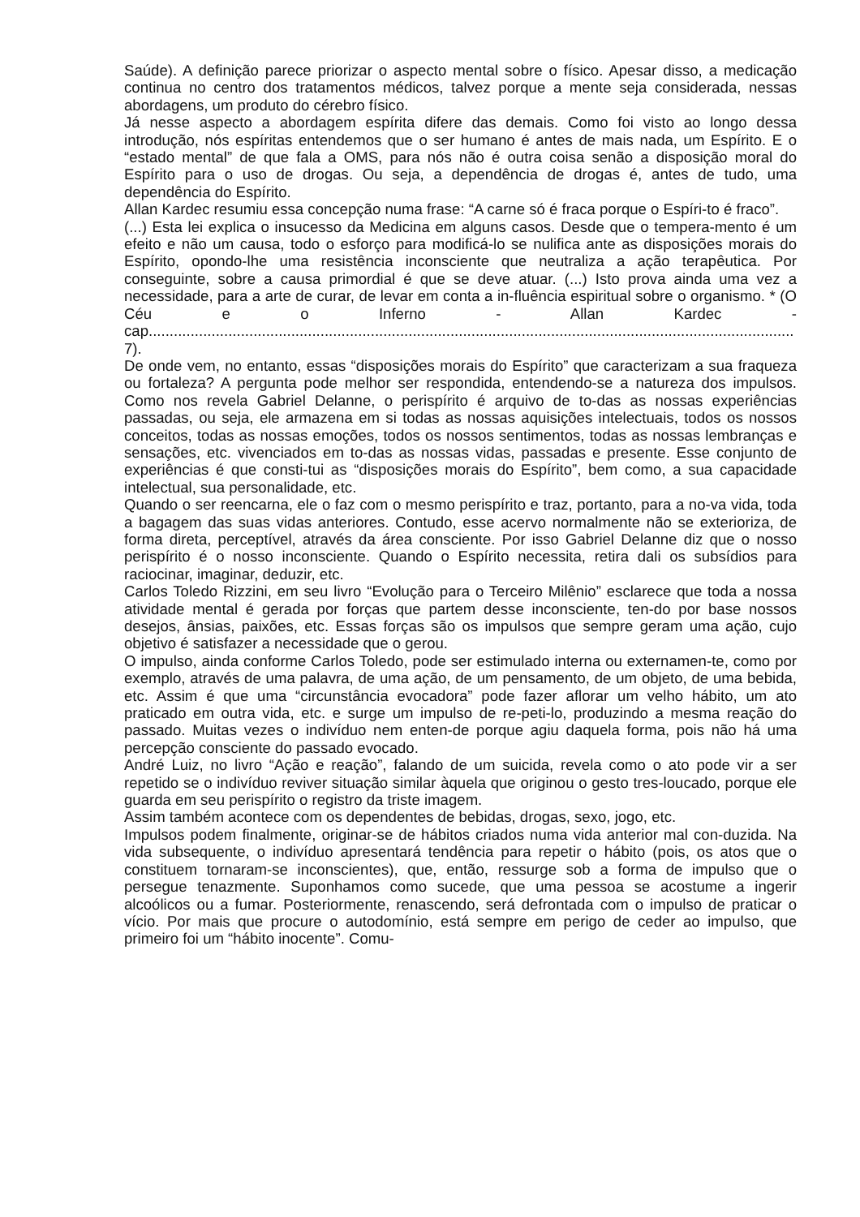Saúde). A definição parece priorizar o aspecto mental sobre o físico. Apesar disso, a medicação continua no centro dos tratamentos médicos, talvez porque a mente seja considerada, nessas abordagens, um produto do cérebro físico.
Já nesse aspecto a abordagem espírita difere das demais. Como foi visto ao longo dessa introdução, nós espíritas entendemos que o ser humano é antes de mais nada, um Espírito. E o “estado mental” de que fala a OMS, para nós não é outra coisa senão a disposição moral do Espírito para o uso de drogas. Ou seja, a dependência de drogas é, antes de tudo, uma dependência do Espírito.
Allan Kardec resumiu essa concepção numa frase: “A carne só é fraca porque o Espíri-to é fraco”.
(...) Esta lei explica o insucesso da Medicina em alguns casos. Desde que o tempera-mento é um efeito e não um causa, todo o esforço para modificá-lo se nulifica ante as disposições morais do Espírito, opondo-lhe uma resistência inconsciente que neutraliza a ação terapêutica. Por conseguinte, sobre a causa primordial é que se deve atuar. (...) Isto prova ainda uma vez a necessidade, para a arte de curar, de levar em conta a in-fluência espiritual sobre o organismo. * (O Céu e o Inferno - Allan Kardec - cap.......................................................................................................................................................... 7).
De onde vem, no entanto, essas “disposições morais do Espírito” que caracterizam a sua fraqueza ou fortaleza? A pergunta pode melhor ser respondida, entendendo-se a natureza dos impulsos. Como nos revela Gabriel Delanne, o perispírito é arquivo de to-das as nossas experiências passadas, ou seja, ele armazena em si todas as nossas aquisições intelectuais, todos os nossos conceitos, todas as nossas emoções, todos os nossos sentimentos, todas as nossas lembranças e sensações, etc. vivenciados em to-das as nossas vidas, passadas e presente. Esse conjunto de experiências é que consti-tui as “disposições morais do Espírito”, bem como, a sua capacidade intelectual, sua personalidade, etc.
Quando o ser reencarna, ele o faz com o mesmo perispírito e traz, portanto, para a no-va vida, toda a bagagem das suas vidas anteriores. Contudo, esse acervo normalmente não se exterioriza, de forma direta, perceptível, através da área consciente. Por isso Gabriel Delanne diz que o nosso perispírito é o nosso inconsciente. Quando o Espírito necessita, retira dali os subsídios para raciocinar, imaginar, deduzir, etc.
Carlos Toledo Rizzini, em seu livro “Evolução para o Terceiro Milênio” esclarece que toda a nossa atividade mental é gerada por forças que partem desse inconsciente, ten-do por base nossos desejos, ânsias, paixões, etc. Essas forças são os impulsos que sempre geram uma ação, cujo objetivo é satisfazer a necessidade que o gerou.
O impulso, ainda conforme Carlos Toledo, pode ser estimulado interna ou externamen-te, como por exemplo, através de uma palavra, de uma ação, de um pensamento, de um objeto, de uma bebida, etc. Assim é que uma “circunstância evocadora” pode fazer aflorar um velho hábito, um ato praticado em outra vida, etc. e surge um impulso de re-peti-lo, produzindo a mesma reação do passado. Muitas vezes o indivíduo nem enten-de porque agiu daquela forma, pois não há uma percepção consciente do passado evocado.
André Luiz, no livro “Ação e reação”, falando de um suicida, revela como o ato pode vir a ser repetido se o indivíduo reviver situação similar àquela que originou o gesto tres-loucado, porque ele guarda em seu perispírito o registro da triste imagem.
Assim também acontece com os dependentes de bebidas, drogas, sexo, jogo, etc.
Impulsos podem finalmente, originar-se de hábitos criados numa vida anterior mal con-duzida. Na vida subsequente, o indivíduo apresentará tendência para repetir o hábito (pois, os atos que o constituem tornaram-se inconscientes), que, então, ressurge sob a forma de impulso que o persegue tenazmente. Suponhamos como sucede, que uma pessoa se acostume a ingerir alcoólicos ou a fumar. Posteriormente, renascendo, será defrontada com o impulso de praticar o vício. Por mais que procure o autodomínio, está sempre em perigo de ceder ao impulso, que primeiro foi um “hábito inocente”. Comu-